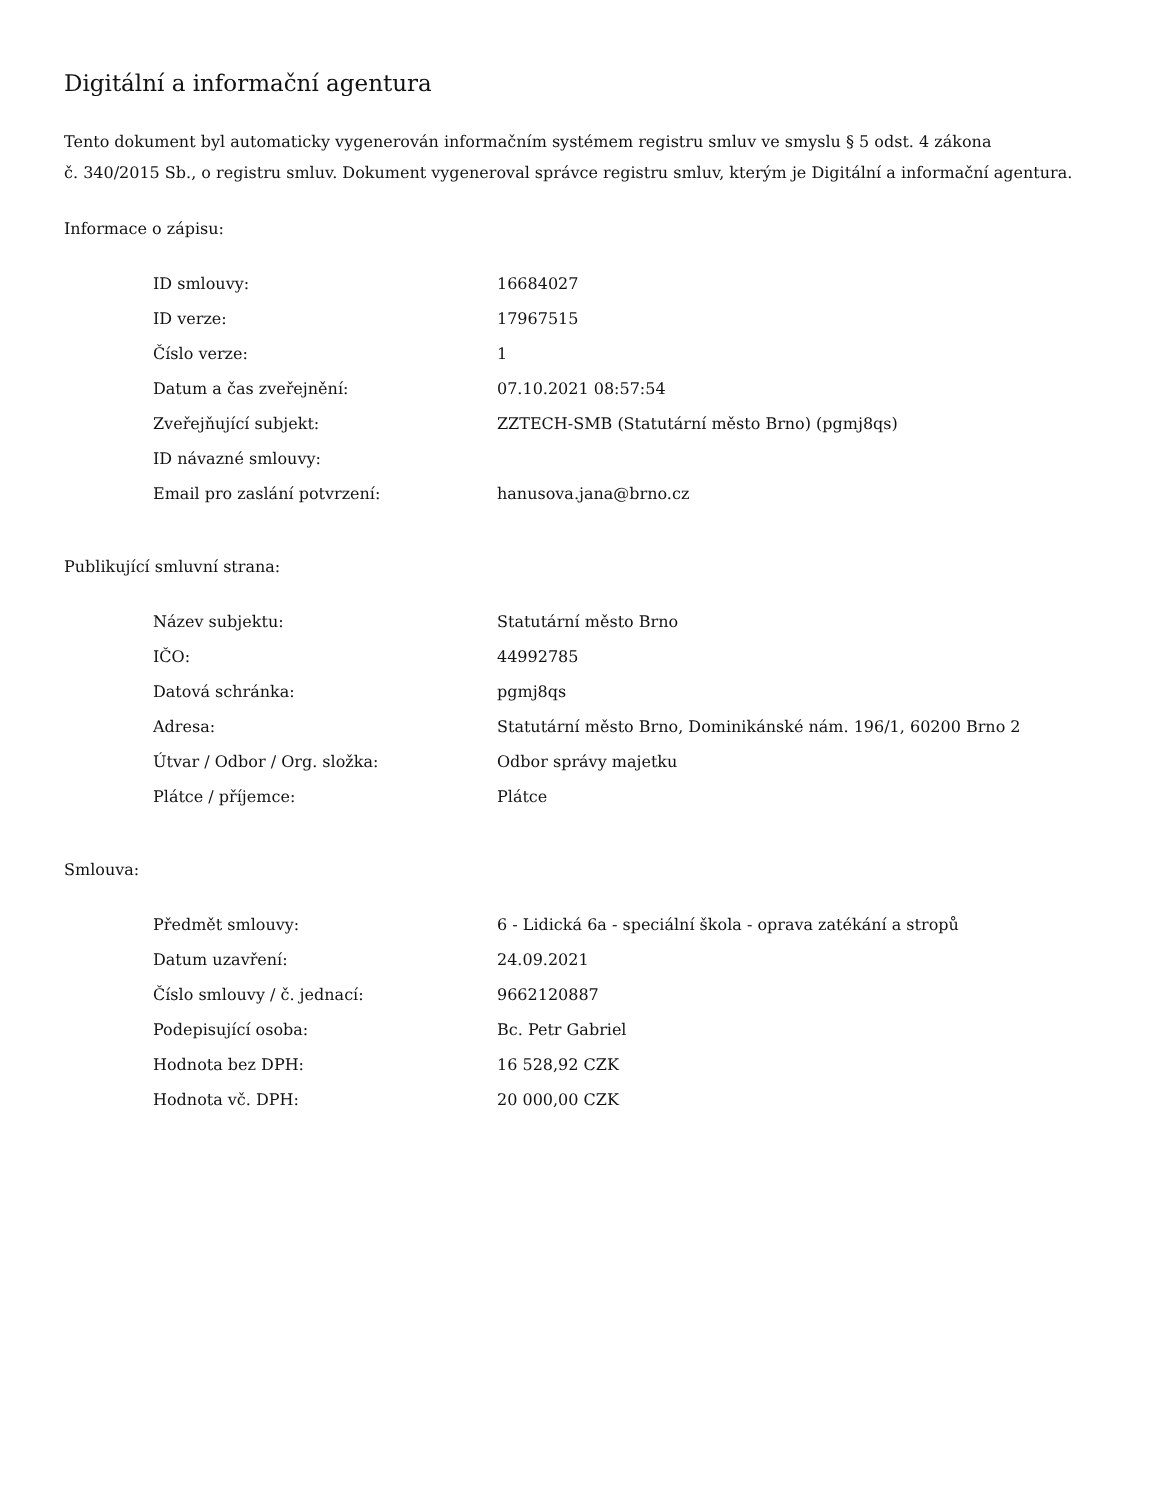Digitální a informační agentura
Tento dokument byl automaticky vygenerován informačním systémem registru smluv ve smyslu § 5 odst. 4 zákona
č. 340/2015 Sb., o registru smluv. Dokument vygeneroval správce registru smluv, kterým je Digitální a informační agentura.
Informace o zápisu:
| ID smlouvy: | 16684027 |
| ID verze: | 17967515 |
| Číslo verze: | 1 |
| Datum a čas zveřejnění: | 07.10.2021 08:57:54 |
| Zveřejňující subjekt: | ZZTECH-SMB (Statutární město Brno) (pgmj8qs) |
| ID návazné smlouvy: | |
| Email pro zaslání potvrzení: | hanusova.jana@brno.cz |
Publikující smluvní strana:
| Název subjektu: | Statutární město Brno |
| IČO: | 44992785 |
| Datová schránka: | pgmj8qs |
| Adresa: | Statutární město Brno, Dominikánské nám. 196/1, 60200 Brno 2 |
| Útvar / Odbor / Org. složka: | Odbor správy majetku |
| Plátce / příjemce: | Plátce |
Smlouva:
| Předmět smlouvy: | 6 - Lidická 6a - speciální škola - oprava zatékání a stropů |
| Datum uzavření: | 24.09.2021 |
| Číslo smlouvy / č. jednací: | 9662120887 |
| Podepisující osoba: | Bc. Petr Gabriel |
| Hodnota bez DPH: | 16 528,92 CZK |
| Hodnota vč. DPH: | 20 000,00 CZK |